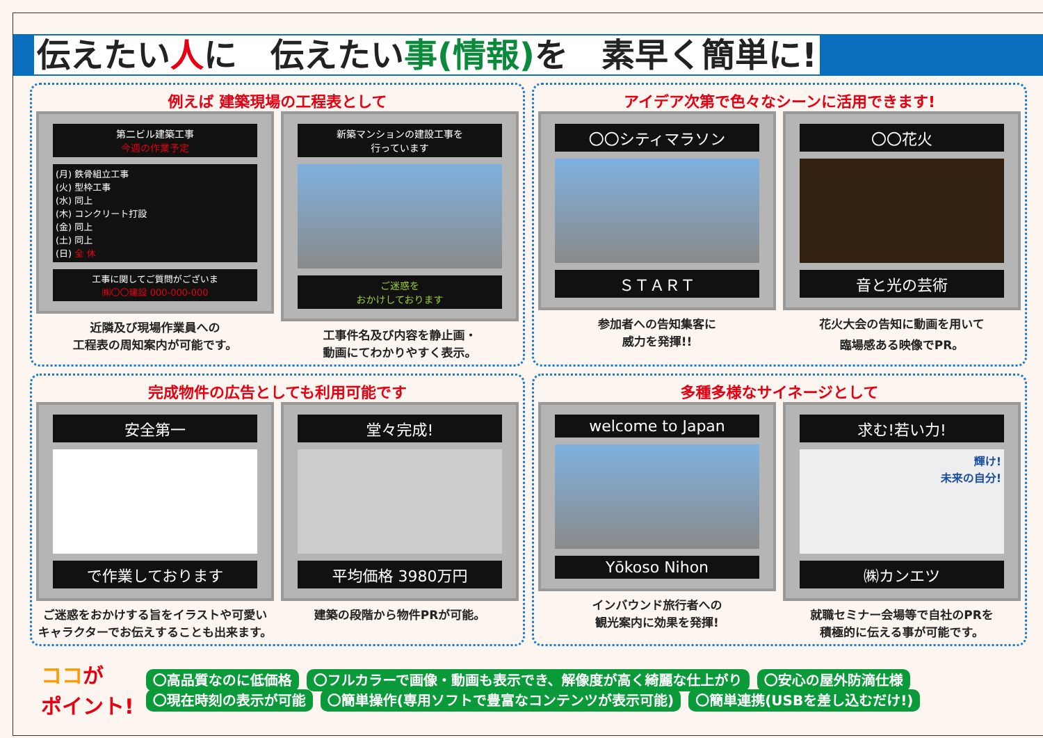伝えたい人に　伝えたい事(情報) を　素早く簡単に!
例えば 建築現場の工程表として
第二ビル建築工事
今週の作業予定
(月) 鉄骨組立工事
(火) 型枠工事
(水) 同上
(木) コンクリート打設
(金) 同上
(土) 同上
(日) 全 休
工事に関してご質問がございま
㈱〇〇建設 000-000-000
近隣及び現場作業員への
工程表の周知案内が可能です。
新築マンションの建設工事を
行っています
ご迷惑を
おかけしております
工事件名及び内容を静止画・
動画にてわかりやすく表示。
アイデア次第で色々なシーンに活用できます!
〇〇シティマラソン
ＳＴＡＲＴ
参加者への告知集客に
威力を発揮!!
〇〇花火
音と光の芸術
花火大会の告知に動画を用いて
臨場感ある映像でPR。
完成物件の広告としても利用可能です
安全第一
で作業しております
ご迷惑をおかけする旨をイラストや可愛い
キャラクターでお伝えすることも出来ます。
堂々完成!
平均価格 3980万円
建築の段階から物件PRが可能。
多種多様なサイネージとして
welcome to Japan
Yōkoso Nihon
インバウンド旅行者への
観光案内に効果を発揮!
求む!若い力!
輝け!
未来の自分!
㈱カンエツ
就職セミナー会場等で自社のPRを
積極的に伝える事が可能です。
ココが
ポイント!
〇高品質なのに低価格 〇フルカラーで画像・動画も表示でき、解像度が高く綺麗な仕上がり 〇安心の屋外防滴仕様
〇現在時刻の表示が可能 〇簡単操作(専用ソフトで豊富なコンテンツが表示可能) 〇簡単連携(USBを差し込むだけ!)